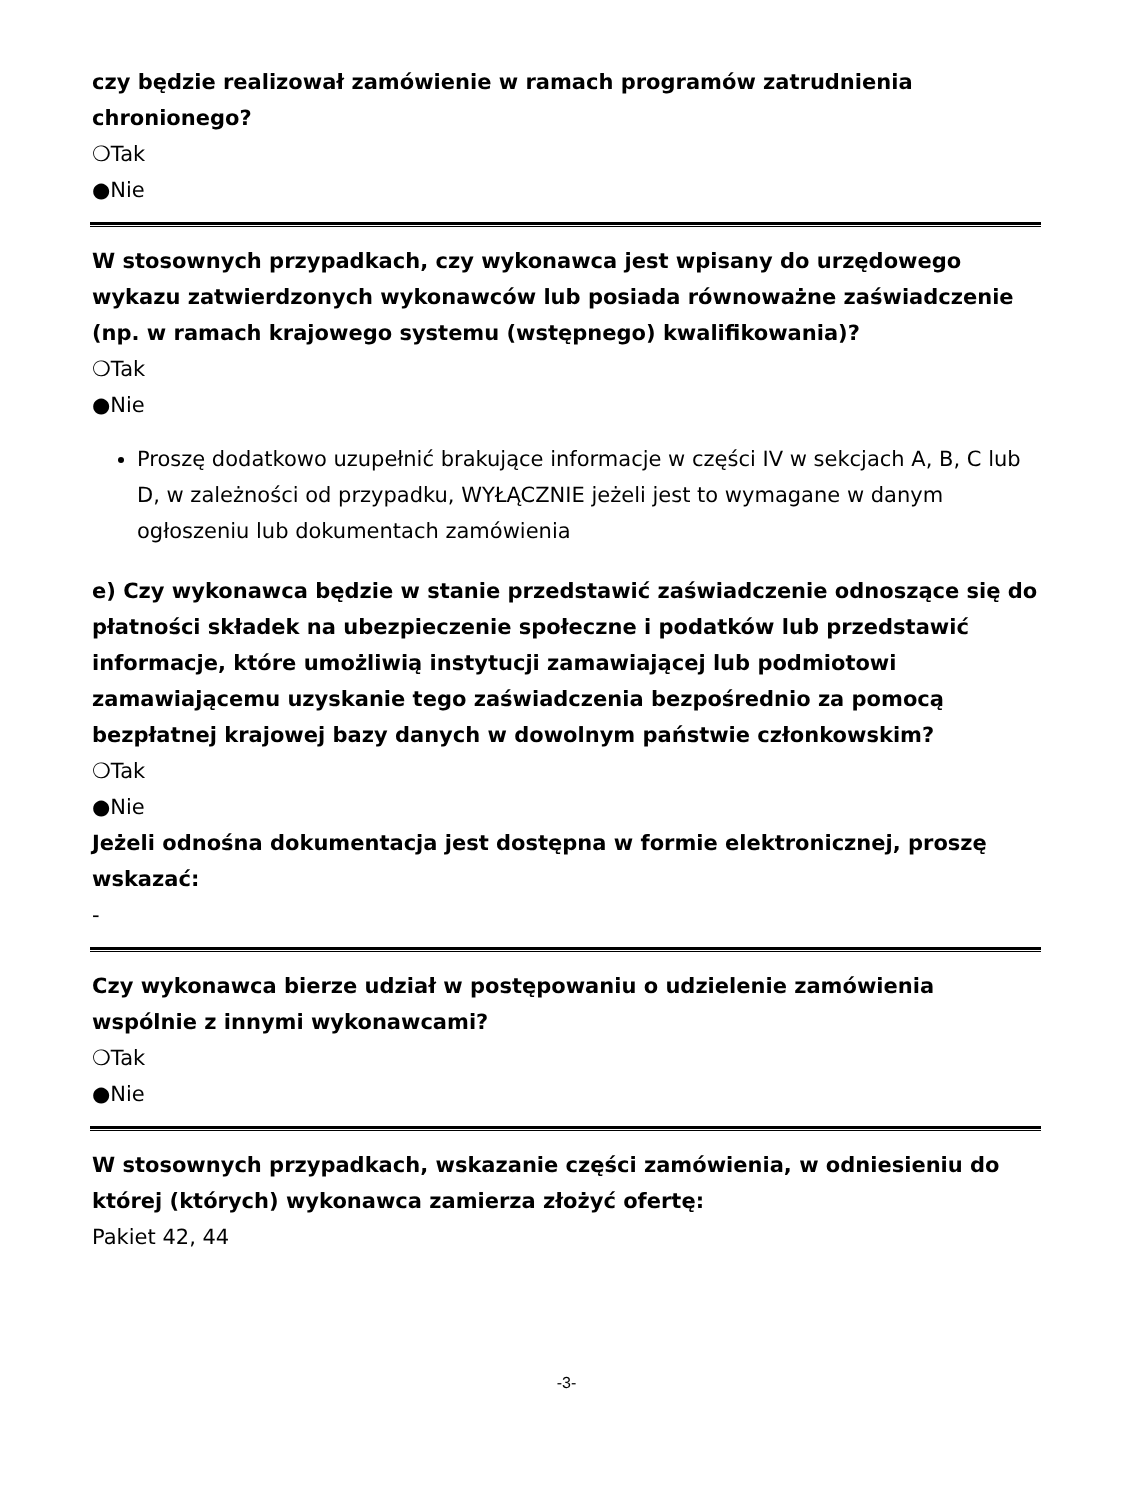czy będzie realizował zamówienie w ramach programów zatrudnienia chronionego?
❍Tak
●Nie
W stosownych przypadkach, czy wykonawca jest wpisany do urzędowego wykazu zatwierdzonych wykonawców lub posiada równoważne zaświadczenie (np. w ramach krajowego systemu (wstępnego) kwalifikowania)?
❍Tak
●Nie
Proszę dodatkowo uzupełnić brakujące informacje w części IV w sekcjach A, B, C lub D, w zależności od przypadku, WYŁĄCZNIE jeżeli jest to wymagane w danym ogłoszeniu lub dokumentach zamówienia
e) Czy wykonawca będzie w stanie przedstawić zaświadczenie odnoszące się do płatności składek na ubezpieczenie społeczne i podatków lub przedstawić informacje, które umożliwią instytucji zamawiającej lub podmiotowi zamawiającemu uzyskanie tego zaświadczenia bezpośrednio za pomocą bezpłatnej krajowej bazy danych w dowolnym państwie członkowskim?
❍Tak
●Nie
Jeżeli odnośna dokumentacja jest dostępna w formie elektronicznej, proszę wskazać:
-
Czy wykonawca bierze udział w postępowaniu o udzielenie zamówienia wspólnie z innymi wykonawcami?
❍Tak
●Nie
W stosownych przypadkach, wskazanie części zamówienia, w odniesieniu do której (których) wykonawca zamierza złożyć ofertę:
Pakiet 42, 44
-3-